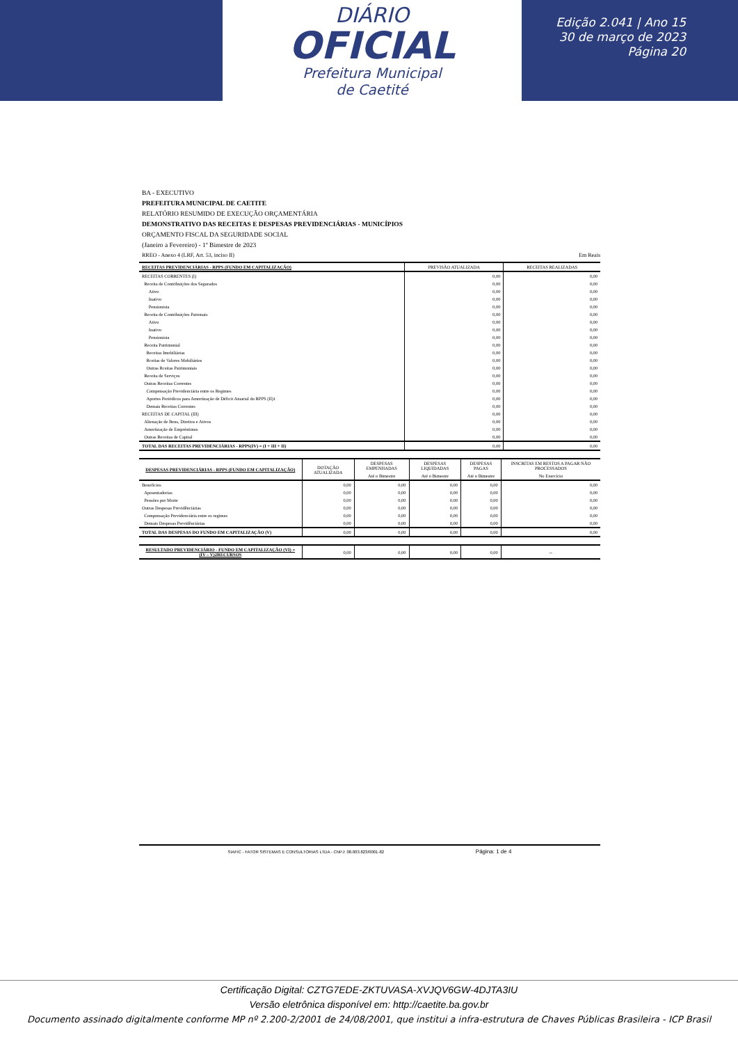DIÁRIO
OFICIAL
Prefeitura Municipal
de Caetité
Edição 2.041 | Ano 15
30 de março de 2023
Página 20
BA - EXECUTIVO
PREFEITURA MUNICIPAL DE CAETITE
RELATÓRIO RESUMIDO DE EXECUÇÃO ORÇAMENTÁRIA
DEMONSTRATIVO DAS RECEITAS E DESPESAS PREVIDENCIÁRIAS - MUNICÍPIOS
ORÇAMENTO FISCAL DA SEGURIDADE SOCIAL
(Janeiro a Fevereiro) - 1º Bimestre de 2023
RREO - Anexo 4 (LRF, Art. 53, inciso II) Em Reais
| RECEITAS PREVIDENCIÁRIAS - RPPS (FUNDO EM CAPITALIZAÇÃO) | PREVISÃO ATUALIZADA | RECEITAS REALIZADAS |
| --- | --- | --- |
| RECEITAS CORRENTES (I) | 0,00 | 0,00 |
| Receita de Contribuições dos Segurados | 0,00 | 0,00 |
| Ativo | 0,00 | 0,00 |
| Inativo | 0,00 | 0,00 |
| Pensionista | 0,00 | 0,00 |
| Receita de Contribuições Patronais | 0,00 | 0,00 |
| Ativo | 0,00 | 0,00 |
| Inativo | 0,00 | 0,00 |
| Pensionista | 0,00 | 0,00 |
| Receita Patrimonial | 0,00 | 0,00 |
| Receitas Imobiliárias | 0,00 | 0,00 |
| Rceitas de Valores Mobiliários | 0,00 | 0,00 |
| Outras Rceitas Patrimoniais | 0,00 | 0,00 |
| Receita de Serviços | 0,00 | 0,00 |
| Outras Receitas Correntes | 0,00 | 0,00 |
| Compensação Previdenciária entre os Regimes | 0,00 | 0,00 |
| Aportes Periódicos para Amortização de Déficit Atuarial do RPPS (II)1 | 0,00 | 0,00 |
| Demais Receitas Correntes | 0,00 | 0,00 |
| RECEITAS DE CAPITAL (III) | 0,00 | 0,00 |
| Alienação de Bens, Direitos e Ativos | 0,00 | 0,00 |
| Amortização de Empréstimos | 0,00 | 0,00 |
| Outras Receitas de Capital | 0,00 | 0,00 |
| TOTAL DAS RECEITAS PREVIDENCIÁRIAS - RPPS(IV) = (I + III + II) | 0,00 | 0,00 |
| DESPESAS PREVIDENCIÁRIAS - RPPS (FUNDO EM CAPITALIZAÇÃO) | DOTAÇÃO ATUALIZADA | DESPESAS EMPENHADAS | DESPESAS LIQUIDADAS | DESPESAS PAGAS | INSCRITAS EM RESTOS A PAGAR NÃO PROCESSADOS |
| --- | --- | --- | --- | --- | --- |
| | | Até o Bimestre | Até o Bimestre | Até o Bimestre | No Exercício |
| Benefícios | 0,00 | 0,00 | 0,00 | 0,00 | 0,00 |
| Aposentadorias | 0,00 | 0,00 | 0,00 | 0,00 | 0,00 |
| Pensões por Morte | 0,00 | 0,00 | 0,00 | 0,00 | 0,00 |
| Outras Despesas Previdênciárias | 0,00 | 0,00 | 0,00 | 0,00 | 0,00 |
| Compensação Previdenciária entre os regimes | 0,00 | 0,00 | 0,00 | 0,00 | 0,00 |
| Demais Despesas Previdênciárias | 0,00 | 0,00 | 0,00 | 0,00 | 0,00 |
| TOTAL DAS DESPESAS DO FUNDO EM CAPITALIZAÇÃO (V) | 0,00 | 0,00 | 0,00 | 0,00 | 0,00 |
| RESULTADO PREVIDENCIÁRIO - FUNDO EM CAPITALIZAÇÃO (VI) = (IV – V)2RECURSOS | 0,00 | 0,00 | 0,00 | 0,00 | -- |
SIAFIC - FATOR SISTEMAS E CONSULTORIAS LTDA - CNPJ: 08.003.823/0001-82 Página: 1 de 4
Certificação Digital: CZTG7EDE-ZKTUVASA-XVJQV6GW-4DJTA3IU
Versão eletrônica disponível em: http://caetite.ba.gov.br
Documento assinado digitalmente conforme MP nº 2.200-2/2001 de 24/08/2001, que institui a infra-estrutura de Chaves Públicas Brasileira - ICP Brasil